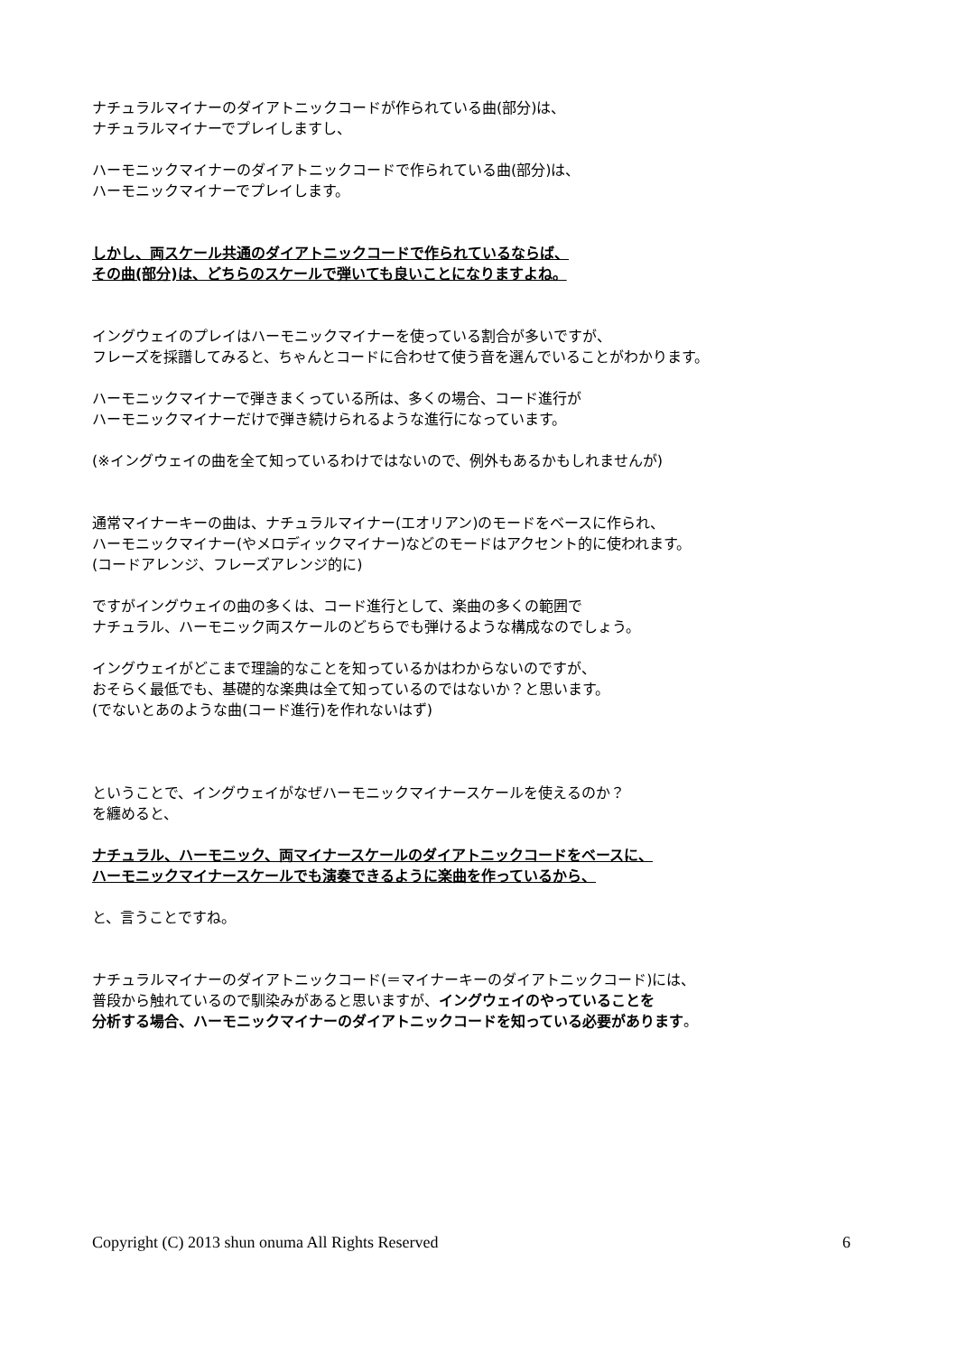ナチュラルマイナーのダイアトニックコードが作られている曲(部分)は、
ナチュラルマイナーでプレイしますし、
ハーモニックマイナーのダイアトニックコードで作られている曲(部分)は、
ハーモニックマイナーでプレイします。
しかし、両スケール共通のダイアトニックコードで作られているならば、
その曲(部分)は、どちらのスケールで弾いても良いことになりますよね。
イングウェイのプレイはハーモニックマイナーを使っている割合が多いですが、
フレーズを採譜してみると、ちゃんとコードに合わせて使う音を選んでいることがわかります。
ハーモニックマイナーで弾きまくっている所は、多くの場合、コード進行が
ハーモニックマイナーだけで弾き続けられるような進行になっています。
(※イングウェイの曲を全て知っているわけではないので、例外もあるかもしれませんが)
通常マイナーキーの曲は、ナチュラルマイナー(エオリアン)のモードをベースに作られ、
ハーモニックマイナー(やメロディックマイナー)などのモードはアクセント的に使われます。
(コードアレンジ、フレーズアレンジ的に)
ですがイングウェイの曲の多くは、コード進行として、楽曲の多くの範囲で
ナチュラル、ハーモニック両スケールのどちらでも弾けるような構成なのでしょう。
イングウェイがどこまで理論的なことを知っているかはわからないのですが、
おそらく最低でも、基礎的な楽典は全て知っているのではないか？と思います。
(でないとあのような曲(コード進行)を作れないはず)
ということで、イングウェイがなぜハーモニックマイナースケールを使えるのか？
を纏めると、
ナチュラル、ハーモニック、両マイナースケールのダイアトニックコードをベースに、
ハーモニックマイナースケールでも演奏できるように楽曲を作っているから、
と、言うことですね。
ナチュラルマイナーのダイアトニックコード(＝マイナーキーのダイアトニックコード)には、
普段から触れているので馴染みがあると思いますが、イングウェイのやっていることを
分析する場合、ハーモニックマイナーのダイアトニックコードを知っている必要があります。
Copyright (C) 2013 shun onuma All Rights Reserved 6